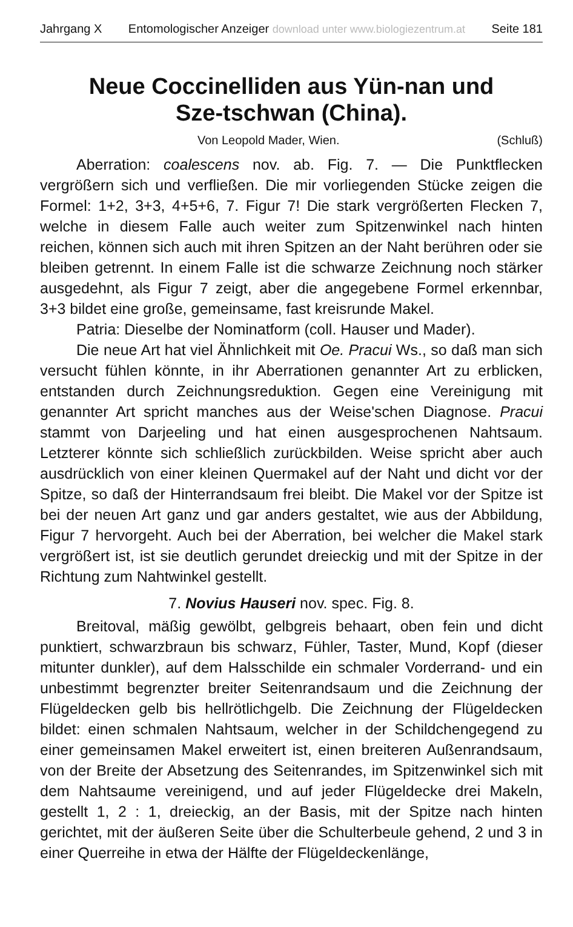Jahrgang X Entomologischer Anzeiger download unter www.biologiezentrum.at Seite 181
Neue Coccinelliden aus Yün-nan und
Sze-tschwan (China).
Von Leopold Mader, Wien. (Schluß)
Aberration: coalescens nov. ab. Fig. 7. — Die Punktflecken vergrößern sich und verfließen. Die mir vorliegenden Stücke zeigen die Formel: 1+2, 3+3, 4+5+6, 7. Figur 7! Die stark vergrößerten Flecken 7, welche in diesem Falle auch weiter zum Spitzenwinkel nach hinten reichen, können sich auch mit ihren Spitzen an der Naht berühren oder sie bleiben getrennt. In einem Falle ist die schwarze Zeichnung noch stärker ausgedehnt, als Figur 7 zeigt, aber die angegebene Formel erkennbar, 3+3 bildet eine große, gemeinsame, fast kreisrunde Makel.
Patria: Dieselbe der Nominatform (coll. Hauser und Mader).
Die neue Art hat viel Ähnlichkeit mit Oe. Pracui Ws., so daß man sich versucht fühlen könnte, in ihr Aberrationen genannter Art zu erblicken, entstanden durch Zeichnungsreduktion. Gegen eine Vereinigung mit genannter Art spricht manches aus der Weise'schen Diagnose. Pracui stammt von Darjeeling und hat einen ausgesprochenen Nahtsaum. Letzterer könnte sich schließlich zurückbilden. Weise spricht aber auch ausdrücklich von einer kleinen Quermakel auf der Naht und dicht vor der Spitze, so daß der Hinterrandsaum frei bleibt. Die Makel vor der Spitze ist bei der neuen Art ganz und gar anders gestaltet, wie aus der Abbildung, Figur 7 hervorgeht. Auch bei der Aberration, bei welcher die Makel stark vergrößert ist, ist sie deutlich gerundet dreieckig und mit der Spitze in der Richtung zum Nahtwinkel gestellt.
7. Novius Hauseri nov. spec. Fig. 8.
Breitoval, mäßig gewölbt, gelbgreis behaart, oben fein und dicht punktiert, schwarzbraun bis schwarz, Fühler, Taster, Mund, Kopf (dieser mitunter dunkler), auf dem Halsschilde ein schmaler Vorderrand- und ein unbestimmt begrenzter breiter Seitenrandsaum und die Zeichnung der Flügeldecken gelb bis hellrötlichgelb. Die Zeichnung der Flügeldecken bildet: einen schmalen Nahtsaum, welcher in der Schildchengegend zu einer gemeinsamen Makel erweitert ist, einen breiteren Außenrandsaum, von der Breite der Absetzung des Seitenrandes, im Spitzenwinkel sich mit dem Nahtsaume vereinigend, und auf jeder Flügeldecke drei Makeln, gestellt 1, 2 : 1, dreieckig, an der Basis, mit der Spitze nach hinten gerichtet, mit der äußeren Seite über die Schulterbeule gehend, 2 und 3 in einer Querreihe in etwa der Hälfte der Flügeldeckenlänge,